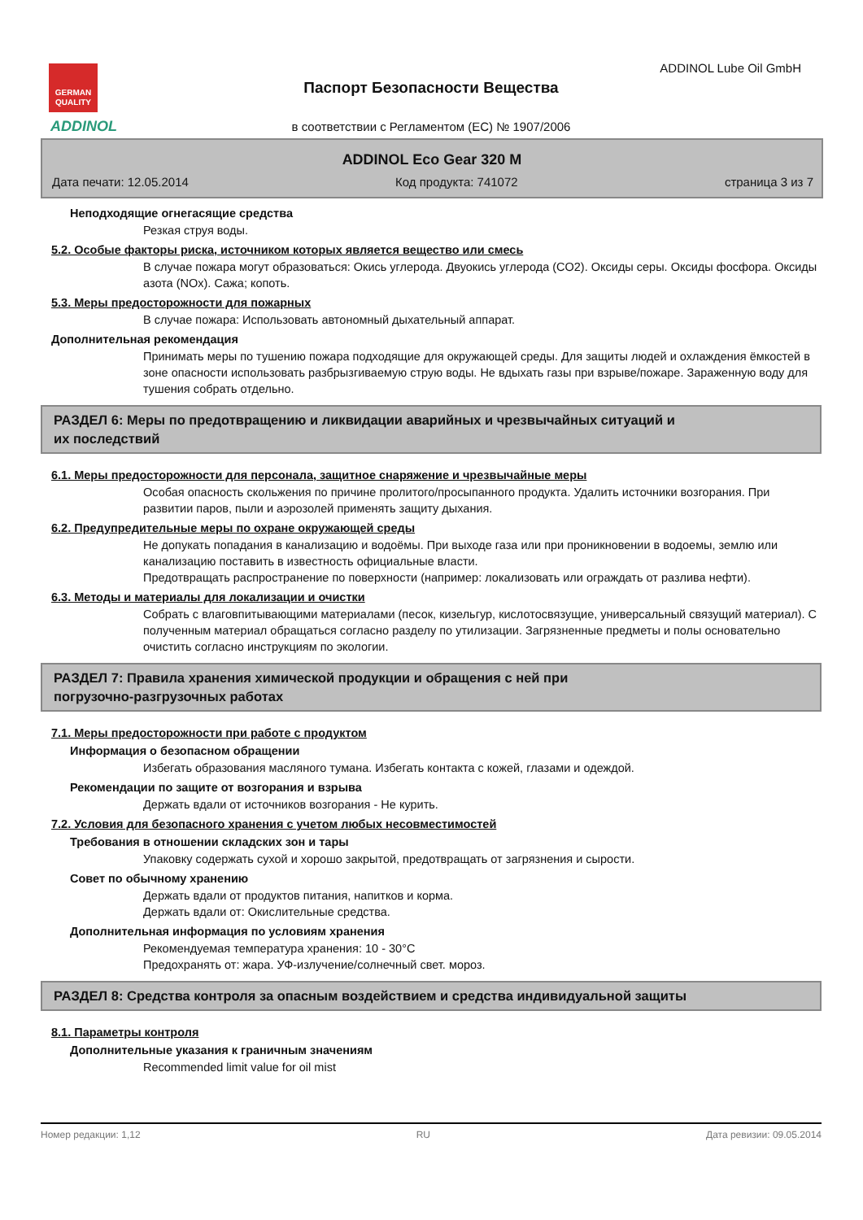GERMAN QUALITY
ADDINOL
ADDINOL Lube Oil GmbH
Паспорт Безопасности Вещества
в соответствии с Регламентом (ЕС) № 1907/2006
ADDINOL Eco Gear 320 M
Дата печати: 12.05.2014 Код продукта: 741072 страница 3 из 7
Неподходящие огнегасящие средства
Резкая струя воды.
5.2. Особые факторы риска, источником которых является вещество или смесь
В случае пожара могут образоваться: Окись углерода. Двуокись углерода (CO2). Оксиды серы. Оксиды фосфора. Оксиды азота (NOx). Сажа; копоть.
5.3. Меры предосторожности для пожарных
В случае пожара: Использовать автономный дыхательный аппарат.
Дополнительная рекомендация
Принимать меры по тушению пожара подходящие для окружающей среды. Для защиты людей и охлаждения ёмкостей в зоне опасности использовать разбрызгиваемую струю воды. Не вдыхать газы при взрыве/пожаре. Зараженную воду для тушения собрать отдельно.
РАЗДЕЛ 6: Меры по предотвращению и ликвидации аварийных и чрезвычайных ситуаций и
их последствий
6.1. Меры предосторожности для персонала, защитное снаряжение и чрезвычайные меры
Особая опасность скольжения по причине пролитого/просыпанного продукта. Удалить источники возгорания. При развитии паров, пыли и аэрозолей применять защиту дыхания.
6.2. Предупредительные меры по охране окружающей среды
Не допукать попадания в канализацию и водоёмы. При выходе газа или при проникновении в водоемы, землю или канализацию поставить в известность официальные власти.
Предотвращать распространение по поверхности (например: локализовать или ограждать от разлива нефти).
6.3. Методы и материалы для локализации и очистки
Собрать с влаговпитывающими материалами (песок, кизельгур, кислотосвязущие, универсальный связущий материал). С полученным материал обращаться согласно разделу по утилизации. Загрязненные предметы и полы основательно очистить согласно инструкциям по экологии.
РАЗДЕЛ 7: Правила хранения химической продукции и обращения с ней при
погрузочно-разгрузочных работах
7.1. Меры предосторожности при работе с продуктом
Информация о безопасном обращении
Избегать образования масляного тумана. Избегать контакта с кожей, глазами и одеждой.
Рекомендации по защите от возгорания и взрыва
Держать вдали от источников возгорания - Не курить.
7.2. Условия для безопасного хранения с учетом любых несовместимостей
Требования в отношении складских зон и тары
Упаковку содержать сухой и хорошо закрытой, предотвращать от загрязнения и сырости.
Совет по обычному хранению
Держать вдали от продуктов питания, напитков и корма.
Держать вдали от: Окислительные средства.
Дополнительная информация по условиям хранения
Рекомендуемая температура хранения: 10 - 30°C
Предохранять от: жара. УФ-излучение/солнечный свет. мороз.
РАЗДЕЛ 8: Средства контроля за опасным воздействием и средства индивидуальной защиты
8.1. Параметры контроля
Дополнительные указания к граничным значениям
Recommended limit value for oil mist
Номер редакции: 1,12 RU Дата ревизии: 09.05.2014